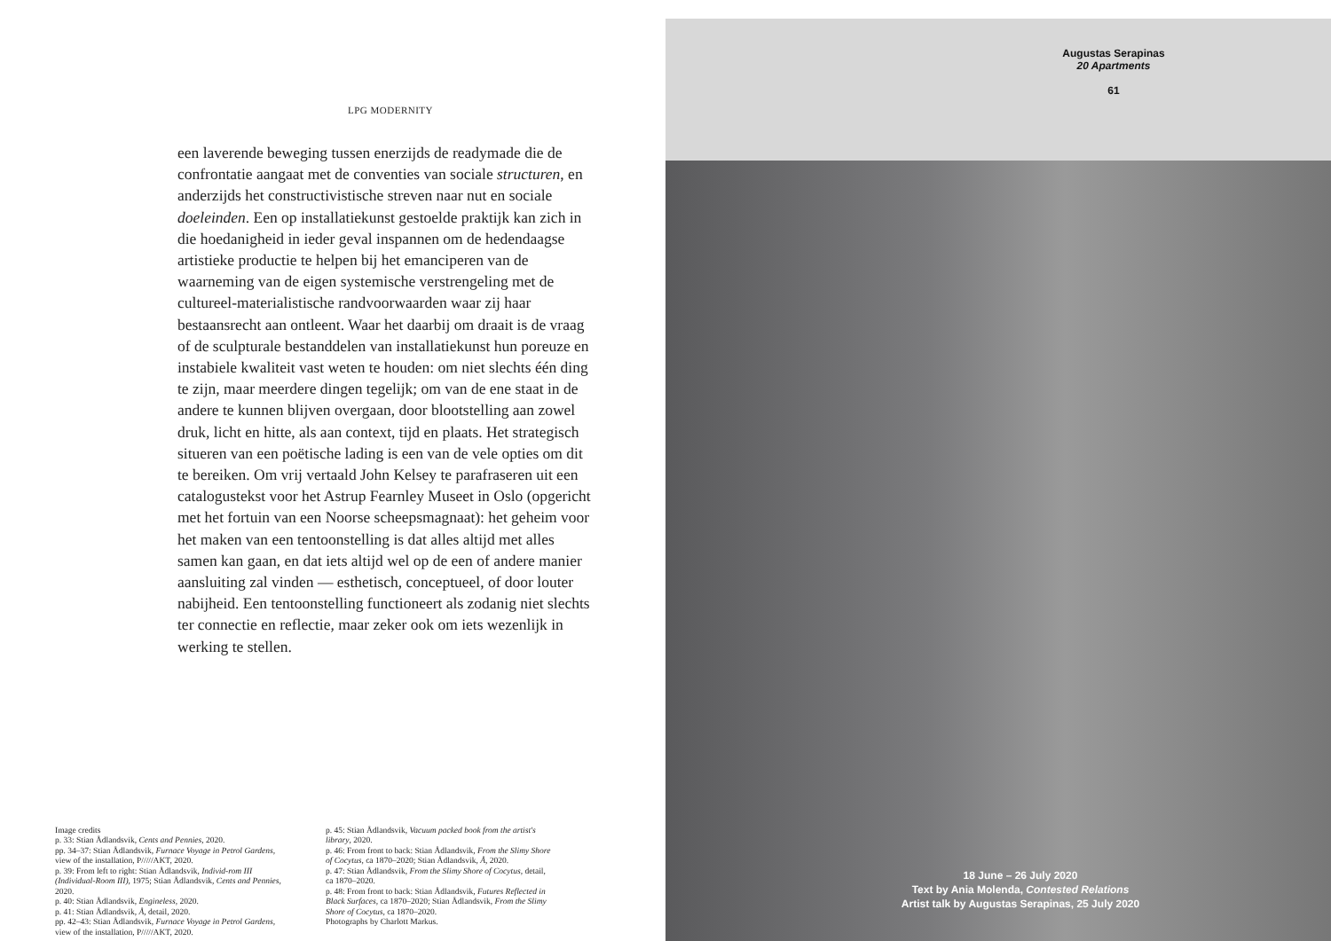LPG MODERNITY
een laverende beweging tussen enerzijds de readymade die de confrontatie aangaat met de conventies van sociale structuren, en anderzijds het constructivistische streven naar nut en sociale doeleinden. Een op installatiekunst gestoelde praktijk kan zich in die hoedanigheid in ieder geval inspannen om de hedendaagse artistieke productie te helpen bij het emanciperen van de waarneming van de eigen systemische verstrengeling met de cultureel-materialistische randvoorwaarden waar zij haar bestaansrecht aan ontleent. Waar het daarbij om draait is de vraag of de sculpturale bestanddelen van installatiekunst hun poreuze en instabiele kwaliteit vast weten te houden: om niet slechts één ding te zijn, maar meerdere dingen tegelijk; om van de ene staat in de andere te kunnen blijven overgaan, door blootstelling aan zowel druk, licht en hitte, als aan context, tijd en plaats. Het strategisch situeren van een poëtische lading is een van de vele opties om dit te bereiken. Om vrij vertaald John Kelsey te parafraseren uit een catalogustekst voor het Astrup Fearnley Museet in Oslo (opgericht met het fortuin van een Noorse scheepsmagnaat): het geheim voor het maken van een tentoonstelling is dat alles altijd met alles samen kan gaan, en dat iets altijd wel op de een of andere manier aansluiting zal vinden — esthetisch, conceptueel, of door louter nabijheid. Een tentoonstelling functioneert als zodanig niet slechts ter connectie en reflectie, maar zeker ook om iets wezenlijk in werking te stellen.
Image credits
p. 33: Stian Ådlandsvik, Cents and Pennies, 2020.
pp. 34–37: Stian Ådlandsvik, Furnace Voyage in Petrol Gardens, view of the installation, P/////AKT, 2020.
p. 39: From left to right: Stian Ådlandsvik, Individ-rom III (Individual-Room III), 1975; Stian Ådlandsvik, Cents and Pennies, 2020.
p. 40: Stian Ådlandsvik, Engineless, 2020.
p. 41: Stian Ådlandsvik, Å, detail, 2020.
pp. 42–43: Stian Ådlandsvik, Furnace Voyage in Petrol Gardens, view of the installation, P/////AKT, 2020.
p. 45: Stian Ådlandsvik, Vacuum packed book from the artist's library, 2020.
p. 46: From front to back: Stian Ådlandsvik, From the Slimy Shore of Cocytus, ca 1870–2020; Stian Ådlandsvik, Å, 2020.
p. 47: Stian Ådlandsvik, From the Slimy Shore of Cocytus, detail, ca 1870–2020.
p. 48: From front to back: Stian Ådlandsvik, Futures Reflected in Black Surfaces, ca 1870–2020; Stian Ådlandsvik, From the Slimy Shore of Cocytus, ca 1870–2020.
Photographs by Charlott Markus.
Augustas Serapinas
20 Apartments
61
18 June – 26 July 2020
Text by Ania Molenda, Contested Relations
Artist talk by Augustas Serapinas, 25 July 2020